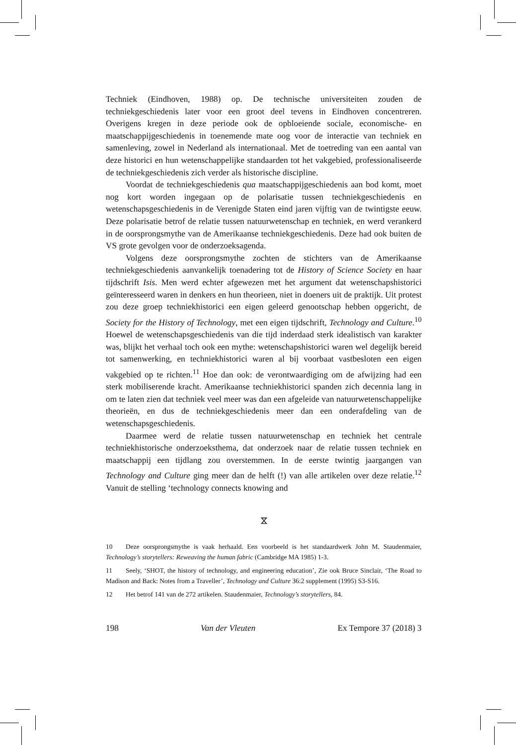Techniek (Eindhoven, 1988) op. De technische universiteiten zouden de techniekgeschiedenis later voor een groot deel tevens in Eindhoven concentreren. Overigens kregen in deze periode ook de opbloeiende sociale, economische- en maatschappijgeschiedenis in toenemende mate oog voor de interactie van techniek en samenleving, zowel in Nederland als internationaal. Met de toetreding van een aantal van deze historici en hun wetenschappelijke standaarden tot het vakgebied, professionaliseerde de techniekgeschiedenis zich verder als historische discipline.
Voordat de techniekgeschiedenis qua maatschappijgeschiedenis aan bod komt, moet nog kort worden ingegaan op de polarisatie tussen techniekgeschiedenis en wetenschapsgeschiedenis in de Verenigde Staten eind jaren vijftig van de twintigste eeuw. Deze polarisatie betrof de relatie tussen natuurwetenschap en techniek, en werd verankerd in de oorsprongsmythe van de Amerikaanse techniekgeschiedenis. Deze had ook buiten de VS grote gevolgen voor de onderzoeksagenda.
Volgens deze oorsprongsmythe zochten de stichters van de Amerikaanse techniekgeschiedenis aanvankelijk toenadering tot de History of Science Society en haar tijdschrift Isis. Men werd echter afgewezen met het argument dat wetenschapshistorici geïnteresseerd waren in denkers en hun theorieen, niet in doeners uit de praktijk. Uit protest zou deze groep techniekhistorici een eigen geleerd genootschap hebben opgericht, de Society for the History of Technology, met een eigen tijdschrift, Technology and Culture.<sup>10</sup> Hoewel de wetenschapsgeschiedenis van die tijd inderdaad sterk idealistisch van karakter was, blijkt het verhaal toch ook een mythe: wetenschapshistorici waren wel degelijk bereid tot samenwerking, en techniekhistorici waren al bij voorbaat vastbesloten een eigen vakgebied op te richten.<sup>11</sup> Hoe dan ook: de verontwaardiging om de afwijzing had een sterk mobiliserende kracht. Amerikaanse techniekhistorici spanden zich decennia lang in om te laten zien dat techniek veel meer was dan een afgeleide van natuurwetenschappelijke theorieën, en dus de techniekgeschiedenis meer dan een onderafdeling van de wetenschapsgeschiedenis.
Daarmee werd de relatie tussen natuurwetenschap en techniek het centrale techniekhistorische onderzoeksthema, dat onderzoek naar de relatie tussen techniek en maatschappij een tijdlang zou overstemmen. In de eerste twintig jaargangen van Technology and Culture ging meer dan de helft (!) van alle artikelen over deze relatie.<sup>12</sup> Vanuit de stelling ‘technology connects knowing and
⧖
10 Deze oorsprongsmythe is vaak herhaald. Een voorbeeld is het standaardwerk John M. Staudenmaier, Technology’s storytellers: Reweaving the human fabric (Cambridge MA 1985) 1-3.
11 Seely, ‘SHOT, the history of technology, and engineering education’, Zie ook Bruce Sinclair, ‘The Road to Madison and Back: Notes from a Traveller’, Technology and Culture 36:2 supplement (1995) S3-S16.
12 Het betrof 141 van de 272 artikelen. Staudenmaier, Technology’s storytellers, 84.
198 Van der Vleuten Ex Tempore 37 (2018) 3